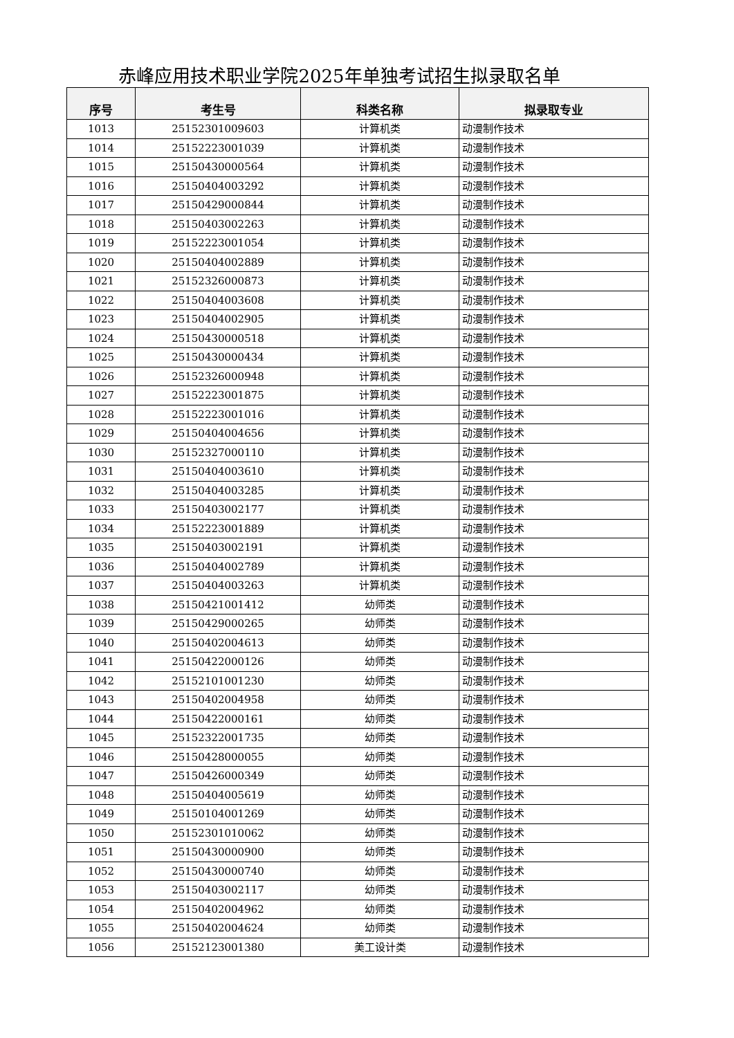赤峰应用技术职业学院2025年单独考试招生拟录取名单
| 序号 | 考生号 | 科类名称 | 拟录取专业 |
| --- | --- | --- | --- |
| 1013 | 25152301009603 | 计算机类 | 动漫制作技术 |
| 1014 | 25152223001039 | 计算机类 | 动漫制作技术 |
| 1015 | 25150430000564 | 计算机类 | 动漫制作技术 |
| 1016 | 25150404003292 | 计算机类 | 动漫制作技术 |
| 1017 | 25150429000844 | 计算机类 | 动漫制作技术 |
| 1018 | 25150403002263 | 计算机类 | 动漫制作技术 |
| 1019 | 25152223001054 | 计算机类 | 动漫制作技术 |
| 1020 | 25150404002889 | 计算机类 | 动漫制作技术 |
| 1021 | 25152326000873 | 计算机类 | 动漫制作技术 |
| 1022 | 25150404003608 | 计算机类 | 动漫制作技术 |
| 1023 | 25150404002905 | 计算机类 | 动漫制作技术 |
| 1024 | 25150430000518 | 计算机类 | 动漫制作技术 |
| 1025 | 25150430000434 | 计算机类 | 动漫制作技术 |
| 1026 | 25152326000948 | 计算机类 | 动漫制作技术 |
| 1027 | 25152223001875 | 计算机类 | 动漫制作技术 |
| 1028 | 25152223001016 | 计算机类 | 动漫制作技术 |
| 1029 | 25150404004656 | 计算机类 | 动漫制作技术 |
| 1030 | 25152327000110 | 计算机类 | 动漫制作技术 |
| 1031 | 25150404003610 | 计算机类 | 动漫制作技术 |
| 1032 | 25150404003285 | 计算机类 | 动漫制作技术 |
| 1033 | 25150403002177 | 计算机类 | 动漫制作技术 |
| 1034 | 25152223001889 | 计算机类 | 动漫制作技术 |
| 1035 | 25150403002191 | 计算机类 | 动漫制作技术 |
| 1036 | 25150404002789 | 计算机类 | 动漫制作技术 |
| 1037 | 25150404003263 | 计算机类 | 动漫制作技术 |
| 1038 | 25150421001412 | 幼师类 | 动漫制作技术 |
| 1039 | 25150429000265 | 幼师类 | 动漫制作技术 |
| 1040 | 25150402004613 | 幼师类 | 动漫制作技术 |
| 1041 | 25150422000126 | 幼师类 | 动漫制作技术 |
| 1042 | 25152101001230 | 幼师类 | 动漫制作技术 |
| 1043 | 25150402004958 | 幼师类 | 动漫制作技术 |
| 1044 | 25150422000161 | 幼师类 | 动漫制作技术 |
| 1045 | 25152322001735 | 幼师类 | 动漫制作技术 |
| 1046 | 25150428000055 | 幼师类 | 动漫制作技术 |
| 1047 | 25150426000349 | 幼师类 | 动漫制作技术 |
| 1048 | 25150404005619 | 幼师类 | 动漫制作技术 |
| 1049 | 25150104001269 | 幼师类 | 动漫制作技术 |
| 1050 | 25152301010062 | 幼师类 | 动漫制作技术 |
| 1051 | 25150430000900 | 幼师类 | 动漫制作技术 |
| 1052 | 25150430000740 | 幼师类 | 动漫制作技术 |
| 1053 | 25150403002117 | 幼师类 | 动漫制作技术 |
| 1054 | 25150402004962 | 幼师类 | 动漫制作技术 |
| 1055 | 25150402004624 | 幼师类 | 动漫制作技术 |
| 1056 | 25152123001380 | 美工设计类 | 动漫制作技术 |